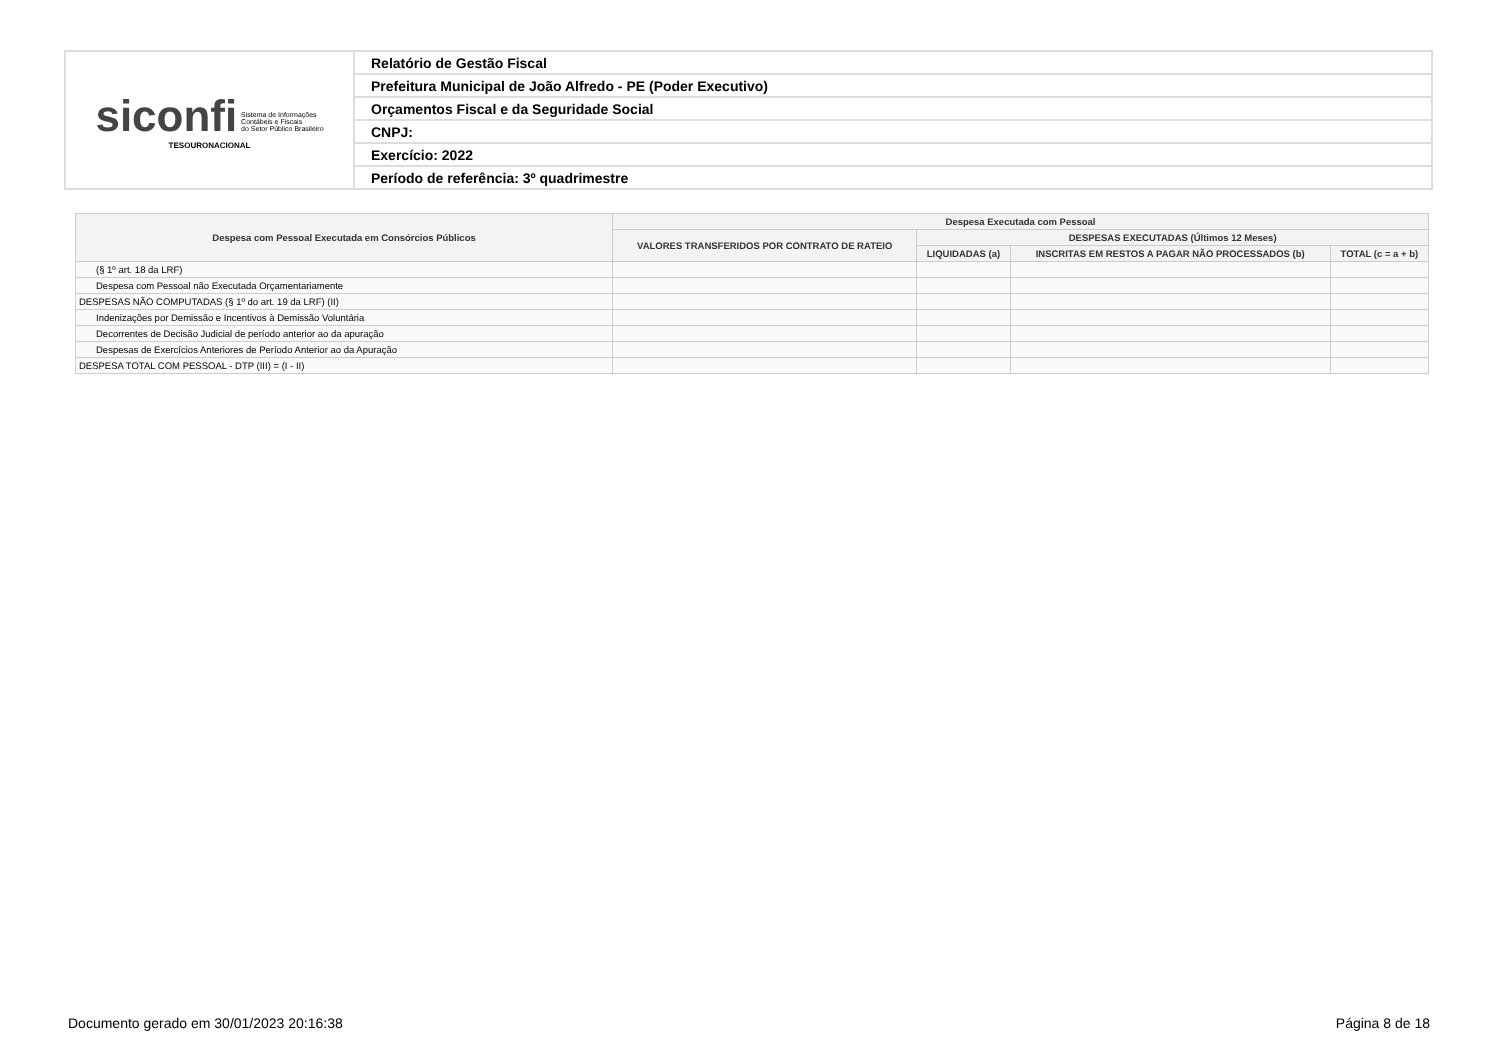| siconfi Sistema de Informações Contábeis e Fiscais do Setor Público Brasileiro TESOURONACIONAL | Relatório de Gestão Fiscal |
| | Prefeitura Municipal de João Alfredo - PE (Poder Executivo) |
| | Orçamentos Fiscal e da Seguridade Social |
| | CNPJ: |
| | Exercício: 2022 |
| | Período de referência: 3º quadrimestre |
| Despesa com Pessoal Executada em Consórcios Públicos | Despesa Executada com Pessoal | | | |
| --- | --- | --- | --- | --- |
| | VALORES TRANSFERIDOS POR CONTRATO DE RATEIO | DESPESAS EXECUTADAS (Últimos 12 Meses) | | |
| | | LIQUIDADAS (a) | INSCRITAS EM RESTOS A PAGAR NÃO PROCESSADOS (b) | TOTAL (c = a + b) |
| (§ 1º art. 18 da LRF) | | | | |
| Despesa com Pessoal não Executada Orçamentariamente | | | | |
| DESPESAS NÃO COMPUTADAS (§ 1º do art. 19 da LRF) (II) | | | | |
| Indenizações por Demissão e Incentivos à Demissão Voluntária | | | | |
| Decorrentes de Decisão Judicial de período anterior ao da apuração | | | | |
| Despesas de Exercícios Anteriores de Período Anterior ao da Apuração | | | | |
| DESPESA TOTAL COM PESSOAL - DTP (III) = (I - II) | | | | |
Documento gerado em 30/01/2023 20:16:38 Página 8 de 18